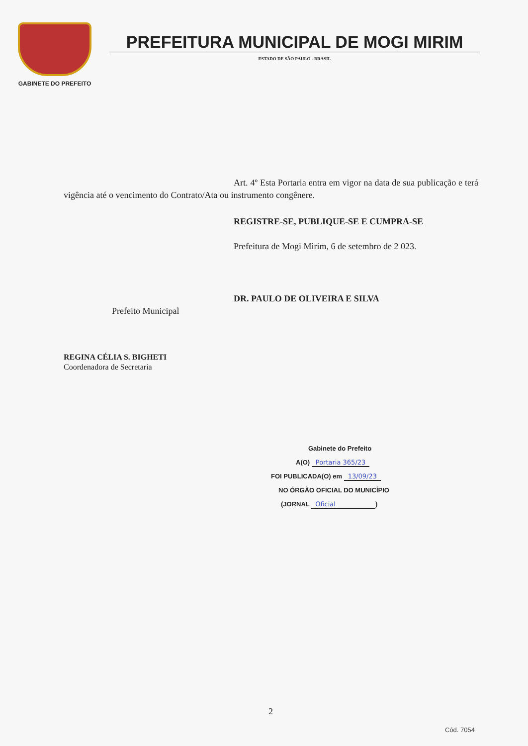GABINETE DO PREFEITO
PREFEITURA MUNICIPAL DE MOGI MIRIM
ESTADO DE SÃO PAULO - BRASIL
Art. 4º Esta Portaria entra em vigor na data de sua publicação e terá vigência até o vencimento do Contrato/Ata ou instrumento congênere.
REGISTRE-SE, PUBLIQUE-SE E CUMPRA-SE
Prefeitura de Mogi Mirim, 6 de setembro de 2 023.
DR. PAULO DE OLIVEIRA E SILVA
Prefeito Municipal
REGINA CÉLIA S. BIGHETI
Coordenadora de Secretaria
Gabinete do Prefeito
A(O) Portaria 365/23
FOI PUBLICADA(O) em 13/09/23
NO ÓRGÃO OFICIAL DO MUNICÍPIO
(JORNAL Oficial)
2
Cód. 7054